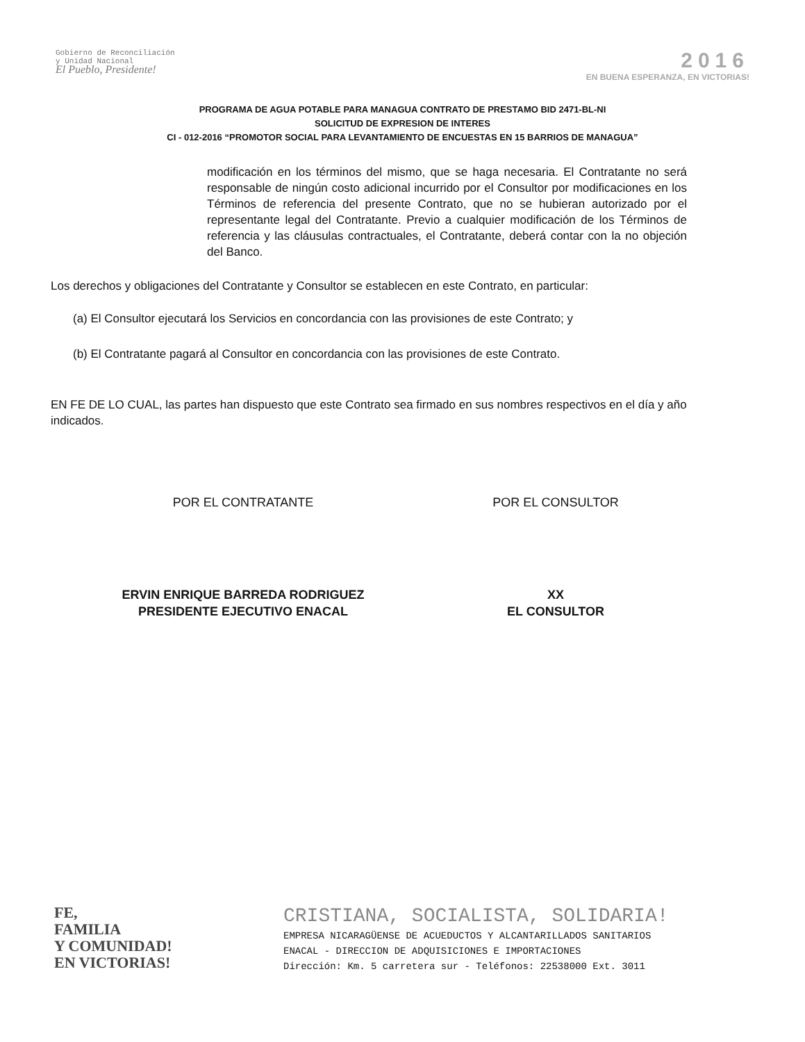Gobierno de Reconciliación
y Unidad Nacional
El Pueblo, Presidente!
2016
EN BUENA ESPERANZA, EN VICTORIAS!
PROGRAMA DE AGUA POTABLE PARA MANAGUA CONTRATO DE PRESTAMO BID 2471-BL-NI
SOLICITUD DE EXPRESION DE INTERES
CI - 012-2016 “PROMOTOR SOCIAL PARA LEVANTAMIENTO DE ENCUESTAS EN 15 BARRIOS DE MANAGUA”
modificación en los términos del mismo, que se haga necesaria. El Contratante no será responsable de ningún costo adicional incurrido por el Consultor por modificaciones en los Términos de referencia del presente Contrato, que no se hubieran autorizado por el representante legal del Contratante. Previo a cualquier modificación de los Términos de referencia y las cláusulas contractuales, el Contratante, deberá contar con la no objeción del Banco.
Los derechos y obligaciones del Contratante y Consultor se establecen en este Contrato, en particular:
(a) El Consultor ejecutará los Servicios en concordancia con las provisiones de este Contrato; y
(b) El Contratante pagará al Consultor en concordancia con las provisiones de este Contrato.
EN FE DE LO CUAL, las partes han dispuesto que este Contrato sea firmado en sus nombres respectivos en el día y año indicados.
POR EL CONTRATANTE POR EL CONSULTOR
ERVIN ENRIQUE BARREDA RODRIGUEZ
PRESIDENTE EJECUTIVO ENACAL
XX
EL CONSULTOR
FE,
FAMILIA
Y COMUNIDAD!
EN VICTORIAS!
CRISTIANA, SOCIALISTA, SOLIDARIA!
EMPRESA NICARAGÜENSE DE ACUEDUCTOS Y ALCANTARILLADOS SANITARIOS
ENACAL - DIRECCION DE ADQUISICIONES E IMPORTACIONES
Dirección: Km. 5 carretera sur - Teléfonos: 22538000 Ext. 3011